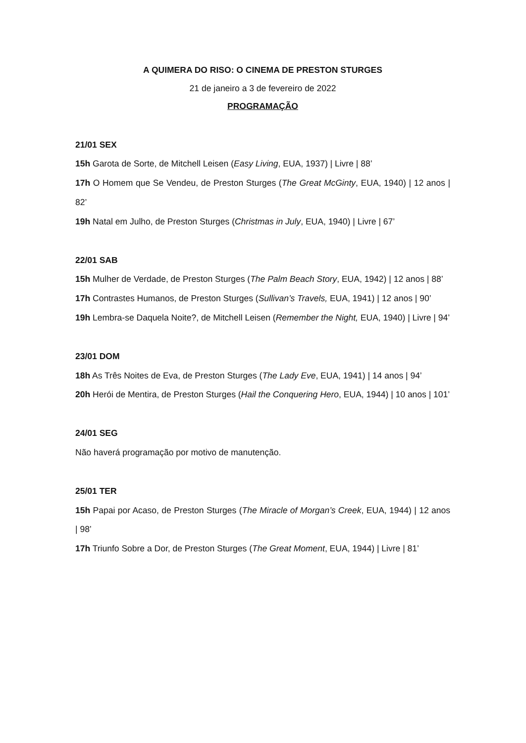A QUIMERA DO RISO: O CINEMA DE PRESTON STURGES
21 de janeiro a 3 de fevereiro de 2022
PROGRAMAÇÃO
21/01 SEX
15h Garota de Sorte, de Mitchell Leisen (Easy Living, EUA, 1937) | Livre | 88’
17h O Homem que Se Vendeu, de Preston Sturges (The Great McGinty, EUA, 1940) | 12 anos | 82’
19h Natal em Julho, de Preston Sturges (Christmas in July, EUA, 1940) | Livre | 67’
22/01 SAB
15h Mulher de Verdade, de Preston Sturges (The Palm Beach Story, EUA, 1942) | 12 anos | 88’
17h Contrastes Humanos, de Preston Sturges (Sullivan’s Travels, EUA, 1941) | 12 anos | 90’
19h Lembra-se Daquela Noite?, de Mitchell Leisen (Remember the Night, EUA, 1940) | Livre | 94’
23/01 DOM
18h As Três Noites de Eva, de Preston Sturges (The Lady Eve, EUA, 1941) | 14 anos | 94’
20h Herói de Mentira, de Preston Sturges (Hail the Conquering Hero, EUA, 1944) | 10 anos | 101’
24/01 SEG
Não haverá programação por motivo de manutenção.
25/01 TER
15h Papai por Acaso, de Preston Sturges (The Miracle of Morgan’s Creek, EUA, 1944) | 12 anos | 98’
17h Triunfo Sobre a Dor, de Preston Sturges (The Great Moment, EUA, 1944) | Livre | 81’